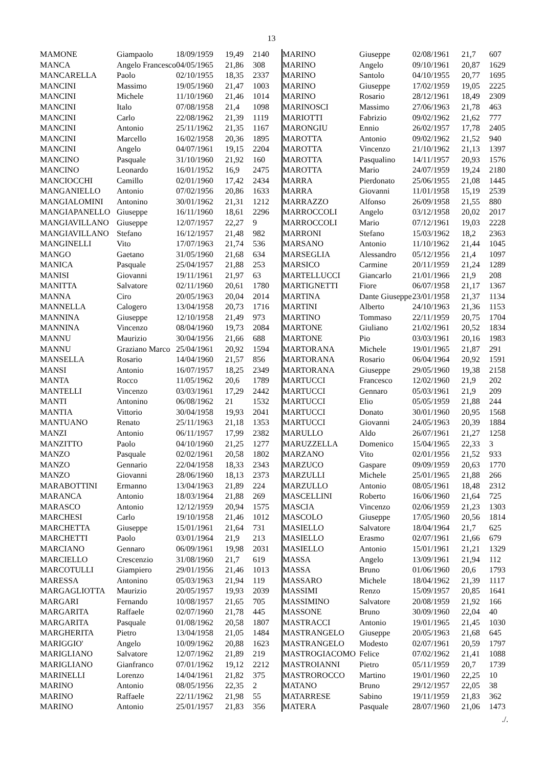13
| MAMONE | Giampaolo | 18/09/1959 | 19,49 | 2140 |
| MANCA | Angelo Francesco | 04/05/1965 | 21,86 | 308 |
| MANCARELLA | Paolo | 02/10/1955 | 18,35 | 2337 |
| MANCINI | Massimo | 19/05/1960 | 21,47 | 1003 |
| MANCINI | Michele | 11/10/1960 | 21,46 | 1014 |
| MANCINI | Italo | 07/08/1958 | 21,4 | 1098 |
| MANCINI | Carlo | 22/08/1962 | 21,39 | 1119 |
| MANCINI | Antonio | 25/11/1962 | 21,35 | 1167 |
| MANCINI | Marcello | 16/02/1958 | 20,36 | 1895 |
| MANCINI | Angelo | 04/07/1961 | 19,15 | 2204 |
| MANCINO | Pasquale | 31/10/1960 | 21,92 | 160 |
| MANCINO | Leonardo | 16/01/1952 | 16,9 | 2475 |
| MANCIOCCHI | Camillo | 02/01/1960 | 17,42 | 2434 |
| MANGANIELLO | Antonio | 07/02/1956 | 20,86 | 1633 |
| MANGIALOMINI | Antonino | 30/01/1962 | 21,31 | 1212 |
| MANGIAPANELLO | Giuseppe | 16/11/1960 | 18,61 | 2296 |
| MANGIAVILLANO | Giuseppe | 12/07/1957 | 22,27 | 9 |
| MANGIAVILLANO | Stefano | 16/12/1957 | 21,48 | 982 |
| MANGINELLI | Vito | 17/07/1963 | 21,74 | 536 |
| MANGO | Gaetano | 31/05/1960 | 21,68 | 634 |
| MANICA | Pasquale | 25/04/1957 | 21,88 | 253 |
| MANISI | Giovanni | 19/11/1961 | 21,97 | 63 |
| MANITTA | Salvatore | 02/11/1960 | 20,61 | 1780 |
| MANNA | Ciro | 20/05/1963 | 20,04 | 2014 |
| MANNELLA | Calogero | 13/04/1958 | 20,73 | 1716 |
| MANNINA | Giuseppe | 12/10/1958 | 21,49 | 973 |
| MANNINA | Vincenzo | 08/04/1960 | 19,73 | 2084 |
| MANNU | Maurizio | 30/04/1956 | 21,66 | 688 |
| MANNU | Graziano Marco | 25/04/1961 | 20,92 | 1594 |
| MANSELLA | Rosario | 14/04/1960 | 21,57 | 856 |
| MANSI | Antonio | 16/07/1957 | 18,25 | 2349 |
| MANTA | Rocco | 11/05/1962 | 20,6 | 1789 |
| MANTELLI | Vincenzo | 03/03/1961 | 17,29 | 2442 |
| MANTI | Antonino | 06/08/1962 | 21 | 1532 |
| MANTIA | Vittorio | 30/04/1958 | 19,93 | 2041 |
| MANTUANO | Renato | 25/11/1963 | 21,18 | 1353 |
| MANZI | Antonio | 06/11/1957 | 17,99 | 2382 |
| MANZITTO | Paolo | 04/10/1960 | 21,25 | 1277 |
| MANZO | Pasquale | 02/02/1961 | 20,58 | 1802 |
| MANZO | Gennario | 22/04/1958 | 18,33 | 2343 |
| MANZO | Giovanni | 28/06/1960 | 18,13 | 2373 |
| MARABOTTINI | Ermanno | 13/04/1963 | 21,89 | 224 |
| MARANCA | Antonio | 18/03/1964 | 21,88 | 269 |
| MARASCO | Antonio | 12/12/1959 | 20,94 | 1575 |
| MARCHESI | Carlo | 19/10/1958 | 21,46 | 1012 |
| MARCHETTA | Giuseppe | 15/01/1961 | 21,64 | 731 |
| MARCHETTI | Paolo | 03/01/1964 | 21,9 | 213 |
| MARCIANO | Gennaro | 06/09/1961 | 19,98 | 2031 |
| MARCIELLO | Crescenzio | 31/08/1960 | 21,7 | 619 |
| MARCOTULLI | Giampiero | 29/01/1956 | 21,46 | 1013 |
| MARESSA | Antonino | 05/03/1963 | 21,94 | 119 |
| MARGAGLIOTTA | Maurizio | 20/05/1957 | 19,93 | 2039 |
| MARGARI | Fernando | 10/08/1957 | 21,65 | 705 |
| MARGARITA | Raffaele | 02/07/1960 | 21,78 | 445 |
| MARGARITA | Pasquale | 01/08/1962 | 20,58 | 1807 |
| MARGHERITA | Pietro | 13/04/1958 | 21,05 | 1484 |
| MARIGGIO' | Angelo | 10/09/1962 | 20,88 | 1623 |
| MARIGLIANO | Salvatore | 12/07/1962 | 21,89 | 219 |
| MARIGLIANO | Gianfranco | 07/01/1962 | 19,12 | 2212 |
| MARINELLI | Lorenzo | 14/04/1961 | 21,82 | 375 |
| MARINO | Antonio | 08/05/1956 | 22,35 | 2 |
| MARINO | Raffaele | 22/11/1962 | 21,98 | 55 |
| MARINO | Antonio | 25/01/1957 | 21,83 | 356 |
| MARINO | Giuseppe | 02/08/1961 | 21,7 | 607 |
| MARINO | Angelo | 09/10/1961 | 20,87 | 1629 |
| MARINO | Santolo | 04/10/1955 | 20,77 | 1695 |
| MARINO | Giuseppe | 17/02/1959 | 19,05 | 2225 |
| MARINO | Rosario | 28/12/1961 | 18,49 | 2309 |
| MARINOSCI | Massimo | 27/06/1963 | 21,78 | 463 |
| MARIOTTI | Fabrizio | 09/02/1962 | 21,62 | 777 |
| MARONGIU | Ennio | 26/02/1957 | 17,78 | 2405 |
| MAROTTA | Antonio | 09/02/1962 | 21,52 | 940 |
| MAROTTA | Vincenzo | 21/10/1962 | 21,13 | 1397 |
| MAROTTA | Pasqualino | 14/11/1957 | 20,93 | 1576 |
| MAROTTA | Mario | 24/07/1959 | 19,24 | 2180 |
| MARRA | Pierdonato | 25/06/1955 | 21,08 | 1445 |
| MARRA | Giovanni | 11/01/1958 | 15,19 | 2539 |
| MARRAZZO | Alfonso | 26/09/1958 | 21,55 | 880 |
| MARROCCOLI | Angelo | 03/12/1958 | 20,02 | 2017 |
| MARROCCOLI | Mario | 07/12/1961 | 19,03 | 2228 |
| MARRONI | Stefano | 15/03/1962 | 18,2 | 2363 |
| MARSANO | Antonio | 11/10/1962 | 21,44 | 1045 |
| MARSEGLIA | Alessandro | 05/12/1956 | 21,4 | 1097 |
| MARSICO | Carmine | 20/11/1959 | 21,24 | 1289 |
| MARTELLUCCI | Giancarlo | 21/01/1966 | 21,9 | 208 |
| MARTIGNETTI | Fiore | 06/07/1958 | 21,17 | 1367 |
| MARTINA | Dante Giuseppe | 23/01/1958 | 21,37 | 1134 |
| MARTINI | Alberto | 24/10/1963 | 21,36 | 1153 |
| MARTINO | Tommaso | 22/11/1959 | 20,75 | 1704 |
| MARTONE | Giuliano | 21/02/1961 | 20,52 | 1834 |
| MARTONE | Pio | 03/03/1961 | 20,16 | 1983 |
| MARTORANA | Michele | 19/01/1965 | 21,87 | 291 |
| MARTORANA | Rosario | 06/04/1964 | 20,92 | 1591 |
| MARTORANA | Giuseppe | 29/05/1960 | 19,38 | 2158 |
| MARTUCCI | Francesco | 12/02/1960 | 21,9 | 202 |
| MARTUCCI | Gennaro | 05/03/1961 | 21,9 | 209 |
| MARTUCCI | Elio | 05/05/1959 | 21,88 | 244 |
| MARTUCCI | Donato | 30/01/1960 | 20,95 | 1568 |
| MARTUCCI | Giovanni | 24/05/1963 | 20,39 | 1884 |
| MARULLO | Aldo | 26/07/1961 | 21,27 | 1258 |
| MARUZZELLA | Domenico | 15/04/1965 | 22,33 | 3 |
| MARZANO | Vito | 02/01/1956 | 21,52 | 933 |
| MARZUCO | Gaspare | 09/09/1959 | 20,63 | 1770 |
| MARZULLI | Michele | 25/01/1965 | 21,88 | 266 |
| MARZULLO | Antonio | 08/05/1961 | 18,48 | 2312 |
| MASCELLINI | Roberto | 16/06/1960 | 21,64 | 725 |
| MASCIA | Vincenzo | 02/06/1959 | 21,23 | 1303 |
| MASCOLO | Giuseppe | 17/05/1960 | 20,56 | 1814 |
| MASIELLO | Salvatore | 18/04/1964 | 21,7 | 625 |
| MASIELLO | Erasmo | 02/07/1961 | 21,66 | 679 |
| MASIELLO | Antonio | 15/01/1961 | 21,21 | 1329 |
| MASSA | Angelo | 13/09/1961 | 21,94 | 112 |
| MASSA | Bruno | 01/06/1960 | 20,6 | 1793 |
| MASSARO | Michele | 18/04/1962 | 21,39 | 1117 |
| MASSIMI | Renzo | 15/09/1957 | 20,85 | 1641 |
| MASSIMINO | Salvatore | 20/08/1959 | 21,92 | 166 |
| MASSONE | Bruno | 30/09/1960 | 22,04 | 40 |
| MASTRACCI | Antonio | 19/01/1965 | 21,45 | 1030 |
| MASTRANGELO | Giuseppe | 20/05/1963 | 21,68 | 645 |
| MASTRANGELO | Modesto | 02/07/1961 | 20,59 | 1797 |
| MASTROGIACOMO | Felice | 07/02/1962 | 21,41 | 1088 |
| MASTROIANNI | Pietro | 05/11/1959 | 20,7 | 1739 |
| MASTROROCCO | Martino | 19/01/1960 | 22,25 | 10 |
| MATANO | Bruno | 29/12/1957 | 22,05 | 38 |
| MATARRESE | Sabino | 19/11/1959 | 21,83 | 362 |
| MATERA | Pasquale | 28/07/1960 | 21,06 | 1473 |
./.